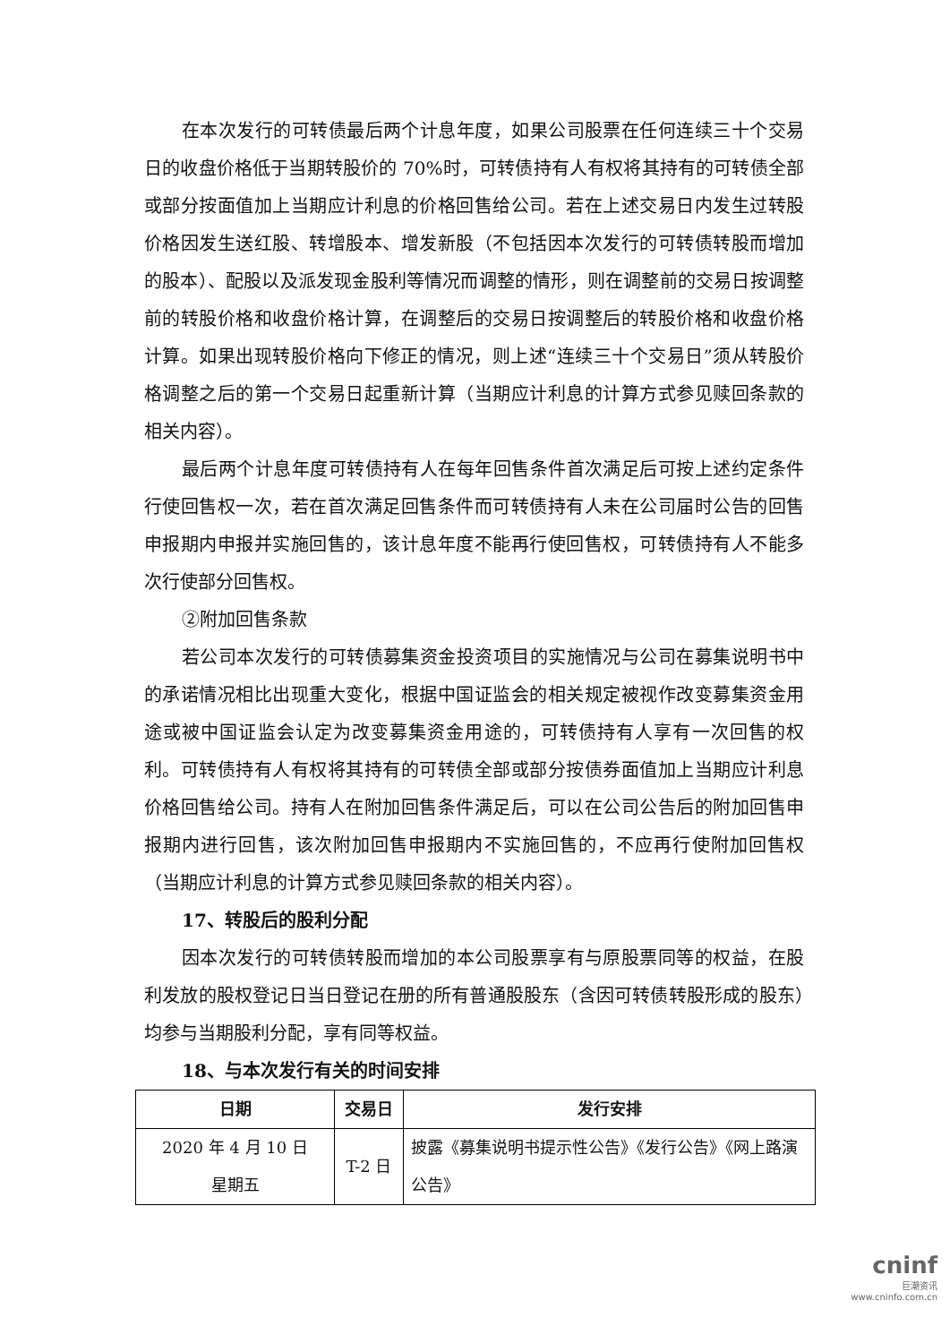在本次发行的可转债最后两个计息年度，如果公司股票在任何连续三十个交易日的收盘价格低于当期转股价的 70%时，可转债持有人有权将其持有的可转债全部或部分按面值加上当期应计利息的价格回售给公司。若在上述交易日内发生过转股价格因发生送红股、转增股本、增发新股（不包括因本次发行的可转债转股而增加的股本）、配股以及派发现金股利等情况而调整的情形，则在调整前的交易日按调整前的转股价格和收盘价格计算，在调整后的交易日按调整后的转股价格和收盘价格计算。如果出现转股价格向下修正的情况，则上述“连续三十个交易日”须从转股价格调整之后的第一个交易日起重新计算（当期应计利息的计算方式参见赎回条款的相关内容）。
最后两个计息年度可转债持有人在每年回售条件首次满足后可按上述约定条件行使回售权一次，若在首次满足回售条件而可转债持有人未在公司届时公告的回售申报期内申报并实施回售的，该计息年度不能再行使回售权，可转债持有人不能多次行使部分回售权。
②附加回售条款
若公司本次发行的可转债募集资金投资项目的实施情况与公司在募集说明书中的承诺情况相比出现重大变化，根据中国证监会的相关规定被视作改变募集资金用途或被中国证监会认定为改变募集资金用途的，可转债持有人享有一次回售的权利。可转债持有人有权将其持有的可转债全部或部分按债券面值加上当期应计利息价格回售给公司。持有人在附加回售条件满足后，可以在公司公告后的附加回售申报期内进行回售，该次附加回售申报期内不实施回售的，不应再行使附加回售权（当期应计利息的计算方式参见赎回条款的相关内容）。
17、转股后的股利分配
因本次发行的可转债转股而增加的本公司股票享有与原股票同等的权益，在股利发放的股权登记日当日登记在册的所有普通股股东（含因可转债转股形成的股东）均参与当期股利分配，享有同等权益。
18、与本次发行有关的时间安排
| 日期 | 交易日 | 发行安排 |
| --- | --- | --- |
| 2020 年 4 月 10 日 星期五 | T-2 日 | 披露《募集说明书提示性公告》《发行公告》《网上路演公告》 |
cninf
巨潮资讯
www.cninfo.com.cn